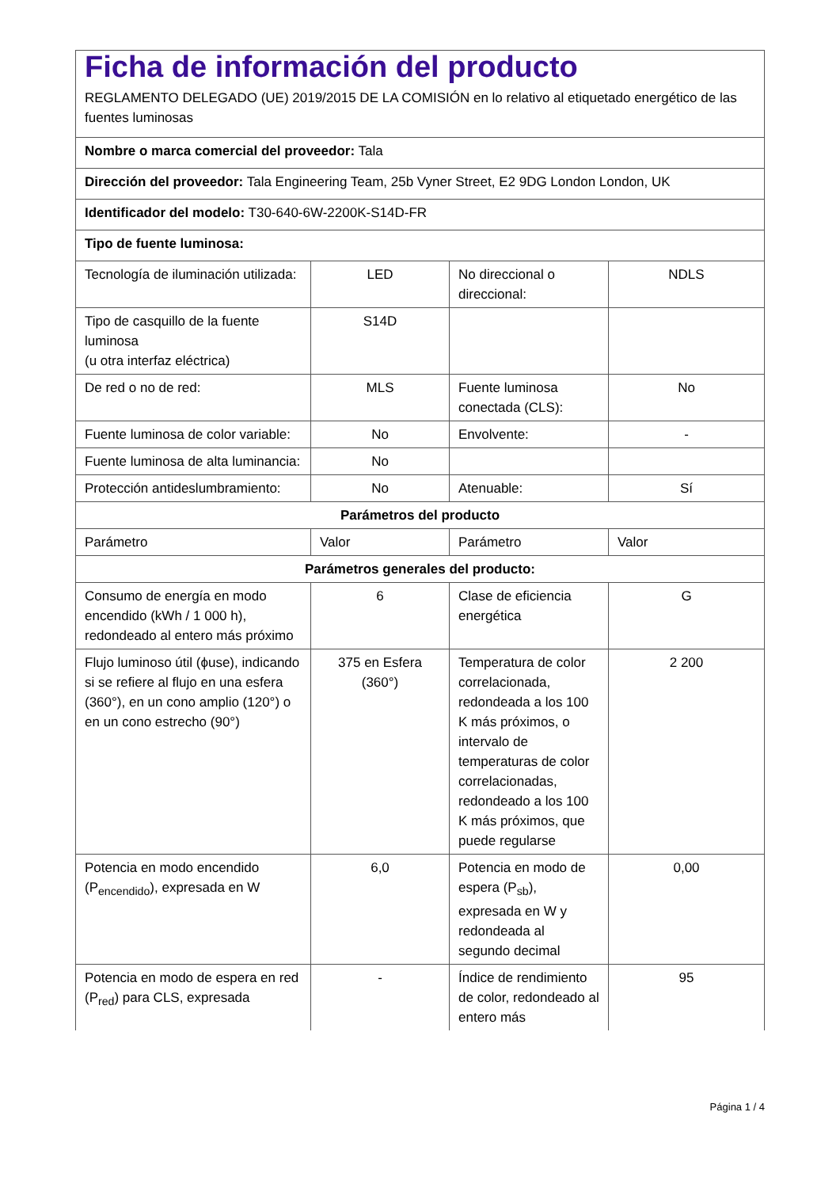| Ficha de información del producto REGLAMENTO DELEGADO (UE) 2019/2015 DE LA COMISIÓN en lo relativo al etiquetado energético de las fuentes luminosas | | | |
| Nombre o marca comercial del proveedor: Tala | | | |
| Dirección del proveedor: Tala Engineering Team, 25b Vyner Street, E2 9DG London London, UK | | | |
| Identificador del modelo: T30-640-6W-2200K-S14D-FR | | | |
| Tipo de fuente luminosa: | | | |
| Tecnología de iluminación utilizada: | LED | No direccional o direccional: | NDLS |
| Tipo de casquillo de la fuente luminosa (u otra interfaz eléctrica) | S14D | | |
| De red o no de red: | MLS | Fuente luminosa conectada (CLS): | No |
| Fuente luminosa de color variable: | No | Envolvente: | - |
| Fuente luminosa de alta luminancia: | No | | |
| Protección antideslumbramiento: | No | Atenuable: | Sí |
| Parámetros del producto | | | |
| Parámetro | Valor | Parámetro | Valor |
| Parámetros generales del producto: | | | |
| Consumo de energía en modo encendido (kWh / 1 000 h), redondeado al entero más próximo | 6 | Clase de eficiencia energética | G |
| Flujo luminoso útil (ϕuse), indicando si se refiere al flujo en una esfera (360°), en un cono amplio (120°) o en un cono estrecho (90°) | 375 en Esfera (360°) | Temperatura de color correlacionada, redondeada a los 100 K más próximos, o intervalo de temperaturas de color correlacionadas, redondeado a los 100 K más próximos, que puede regularse | 2 200 |
| Potencia en modo encendido (P<sub>encendido</sub>), expresada en W | 6,0 | Potencia en modo de espera (P<sub>sb</sub>), expresada en W y redondeada al segundo decimal | 0,00 |
| Potencia en modo de espera en red (P<sub>red</sub>) para CLS, expresada | - | Índice de rendimiento de color, redondeado al entero más | 95 |
Página 1 / 4